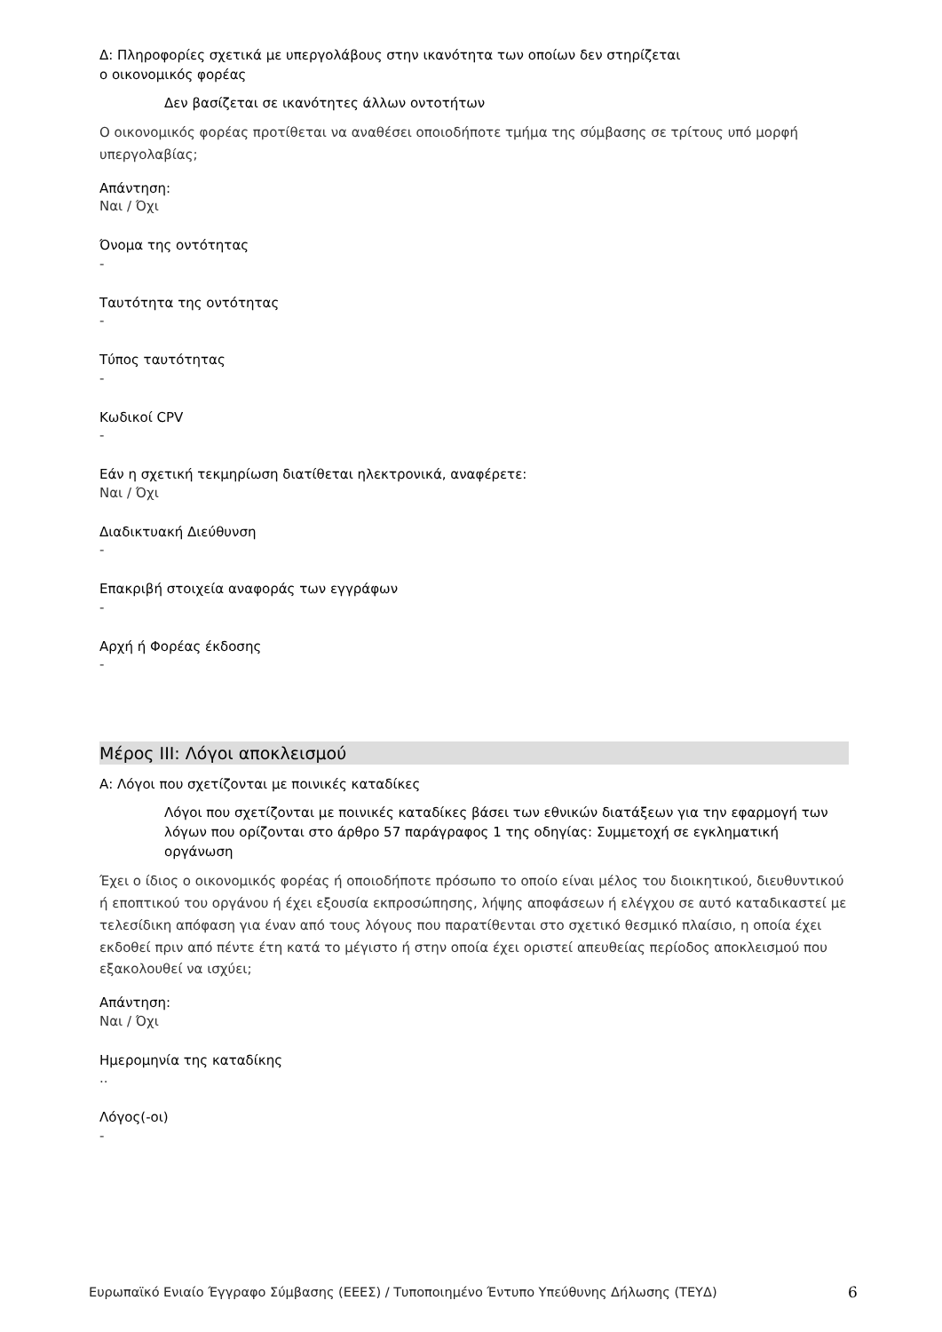Δ: Πληροφορίες σχετικά με υπεργολάβους στην ικανότητα των οποίων δεν στηρίζεται
ο οικονομικός φορέας
Δεν βασίζεται σε ικανότητες άλλων οντοτήτων
Ο οικονομικός φορέας προτίθεται να αναθέσει οποιοδήποτε τμήμα της σύμβασης σε τρίτους υπό μορφή υπεργολαβίας;
Απάντηση:
Ναι / Όχι
Όνομα της οντότητας
-
Ταυτότητα της οντότητας
-
Τύπος ταυτότητας
-
Κωδικοί CPV
-
Εάν η σχετική τεκμηρίωση διατίθεται ηλεκτρονικά, αναφέρετε:
Ναι / Όχι
Διαδικτυακή Διεύθυνση
-
Επακριβή στοιχεία αναφοράς των εγγράφων
-
Αρχή ή Φορέας έκδοσης
-
Μέρος ΙΙΙ: Λόγοι αποκλεισμού
Α: Λόγοι που σχετίζονται με ποινικές καταδίκες
Λόγοι που σχετίζονται με ποινικές καταδίκες βάσει των εθνικών διατάξεων για την εφαρμογή των λόγων που ορίζονται στο άρθρο 57 παράγραφος 1 της οδηγίας: Συμμετοχή σε εγκληματική οργάνωση
Έχει ο ίδιος ο οικονομικός φορέας ή οποιοδήποτε πρόσωπο το οποίο είναι μέλος του διοικητικού, διευθυντικού ή εποπτικού του οργάνου ή έχει εξουσία εκπροσώπησης, λήψης αποφάσεων ή ελέγχου σε αυτό καταδικαστεί με τελεσίδικη απόφαση για έναν από τους λόγους που παρατίθενται στο σχετικό θεσμικό πλαίσιο, η οποία έχει εκδοθεί πριν από πέντε έτη κατά το μέγιστο ή στην οποία έχει οριστεί απευθείας περίοδος αποκλεισμού που εξακολουθεί να ισχύει;
Απάντηση:
Ναι / Όχι
Ημερομηνία της καταδίκης
..
Λόγος(-οι)
-
Ευρωπαϊκό Ενιαίο Έγγραφο Σύμβασης (ΕΕΕΣ) / Τυποποιημένο Έντυπο Υπεύθυνης Δήλωσης (ΤΕΥΔ)
6